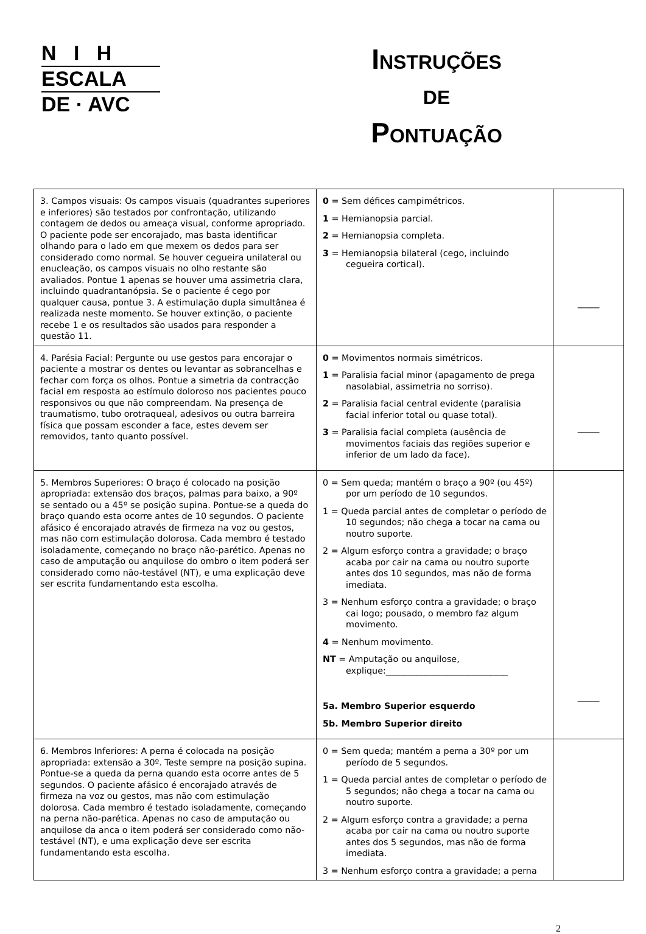N I H
ESCALA
DE · AVC
INSTRUÇÕES
DE
PONTUAÇÃO
| 3. Campos visuais: Os campos visuais (quadrantes superiores e inferiores) são testados por confrontação, utilizando contagem de dedos ou ameaça visual, conforme apropriado. O paciente pode ser encorajado, mas basta identificar olhando para o lado em que mexem os dedos para ser considerado como normal. Se houver cegueira unilateral ou enucleação, os campos visuais no olho restante são avaliados. Pontue 1 apenas se houver uma assimetria clara, incluindo quadrantanópsia. Se o paciente é cego por qualquer causa, pontue 3. A estimulação dupla simultânea é realizada neste momento. Se houver extinção, o paciente recebe 1 e os resultados são usados para responder a questão 11. | 0 = Sem défices campimétricos. 1 = Hemianopsia parcial. 2 = Hemianopsia completa. 3 = Hemianopsia bilateral (cego, incluindo cegueira cortical). | _____ |
| 4. Parésia Facial: Pergunte ou use gestos para encorajar o paciente a mostrar os dentes ou levantar as sobrancelhas e fechar com força os olhos. Pontue a simetria da contracção facial em resposta ao estímulo doloroso nos pacientes pouco responsivos ou que não compreendam. Na presença de traumatismo, tubo orotraqueal, adesivos ou outra barreira física que possam esconder a face, estes devem ser removidos, tanto quanto possível. | 0 = Movimentos normais simétricos. 1 = Paralisia facial minor (apagamento de prega nasolabial, assimetria no sorriso). 2 = Paralisia facial central evidente (paralisia facial inferior total ou quase total). 3 = Paralisia facial completa (ausência de movimentos faciais das regiões superior e inferior de um lado da face). | _____ |
| 5. Membros Superiores: O braço é colocado na posição apropriada: extensão dos braços, palmas para baixo, a 90º se sentado ou a 45º se posição supina. Pontue-se a queda do braço quando esta ocorre antes de 10 segundos. O paciente afásico é encorajado através de firmeza na voz ou gestos, mas não com estimulação dolorosa. Cada membro é testado isoladamente, começando no braço não-parético. Apenas no caso de amputação ou anquilose do ombro o item poderá ser considerado como não-testável (NT), e uma explicação deve ser escrita fundamentando esta escolha. | 0 = Sem queda; mantém o braço a 90º (ou 45º) por um período de 10 segundos. 1 = Queda parcial antes de completar o período de 10 segundos; não chega a tocar na cama ou noutro suporte. 2 = Algum esforço contra a gravidade; o braço acaba por cair na cama ou noutro suporte antes dos 10 segundos, mas não de forma imediata. 3 = Nenhum esforço contra a gravidade; o braço cai logo; pousado, o membro faz algum movimento. 4 = Nenhum movimento. NT = Amputação ou anquilose, explique:____________________________ 5a. Membro Superior esquerdo 5b. Membro Superior direito | _____ |
| 6. Membros Inferiores: A perna é colocada na posição apropriada: extensão a 30º. Teste sempre na posição supina. Pontue-se a queda da perna quando esta ocorre antes de 5 segundos. O paciente afásico é encorajado através de firmeza na voz ou gestos, mas não com estimulação dolorosa. Cada membro é testado isoladamente, começando na perna não-parética. Apenas no caso de amputação ou anquilose da anca o item poderá ser considerado como não-testável (NT), e uma explicação deve ser escrita fundamentando esta escolha. | 0 = Sem queda; mantém a perna a 30º por um período de 5 segundos. 1 = Queda parcial antes de completar o período de 5 segundos; não chega a tocar na cama ou noutro suporte. 2 = Algum esforço contra a gravidade; a perna acaba por cair na cama ou noutro suporte antes dos 5 segundos, mas não de forma imediata. 3 = Nenhum esforço contra a gravidade; a perna | |
2